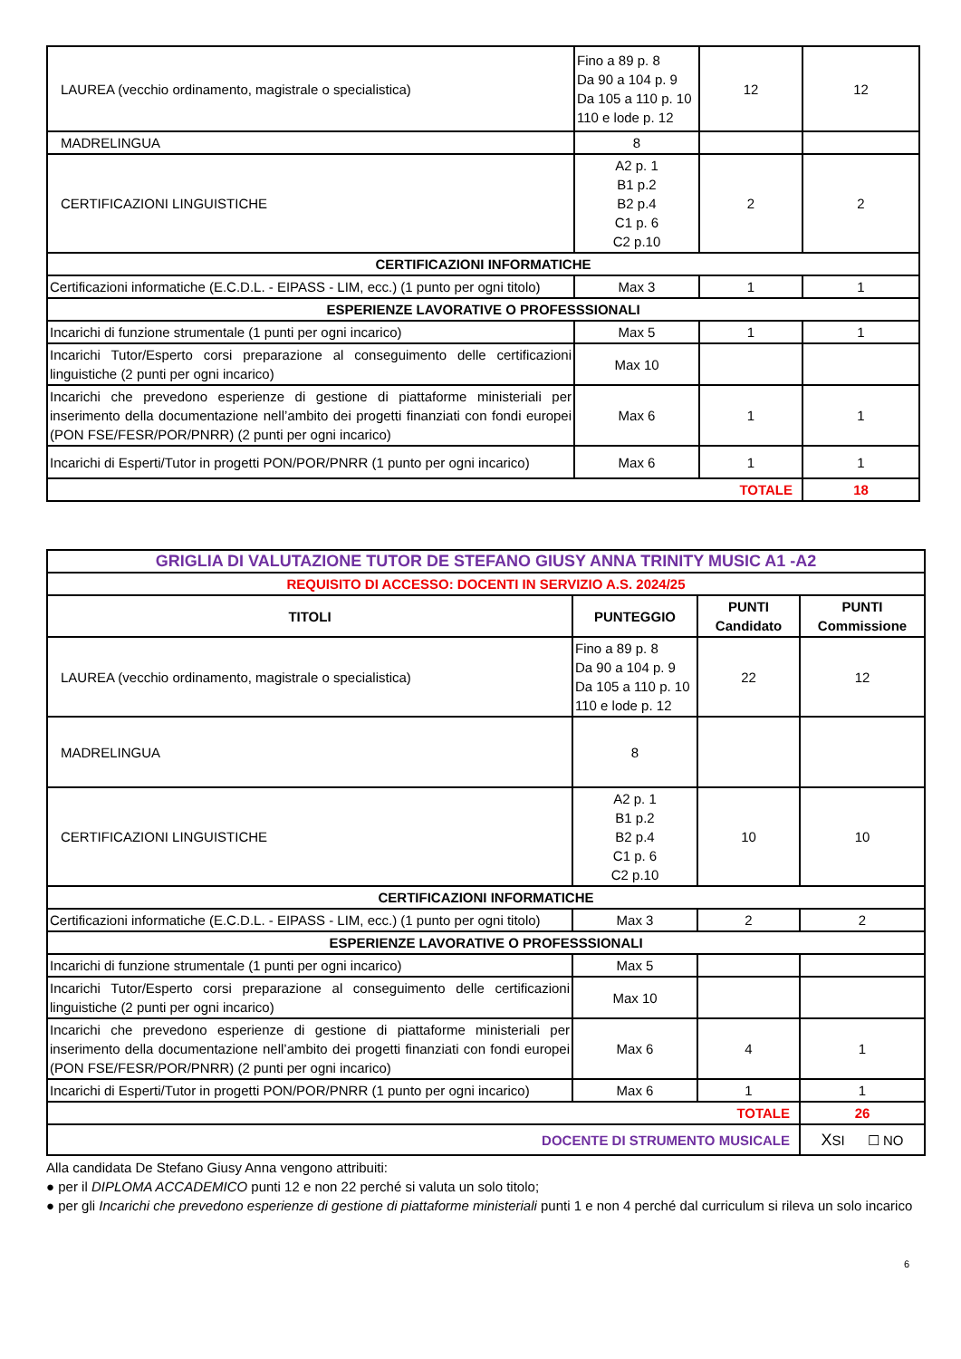| LAUREA (vecchio ordinamento, magistrale o specialistica) | Fino a 89 p. 8 Da 90 a 104 p. 9 Da 105 a 110 p. 10 110 e lode p. 12 | 12 | 12 |
| MADRELINGUA | 8 | | |
| CERTIFICAZIONI LINGUISTICHE | A2 p. 1 B1 p.2 B2 p.4 C1 p. 6 C2 p.10 | 2 | 2 |
| CERTIFICAZIONI INFORMATICHE | | | |
| Certificazioni informatiche (E.C.D.L. - EIPASS - LIM, ecc.) (1 punto per ogni titolo) | Max 3 | 1 | 1 |
| ESPERIENZE LAVORATIVE O PROFESSSIONALI | | | |
| Incarichi di funzione strumentale (1 punti per ogni incarico) | Max 5 | 1 | 1 |
| Incarichi Tutor/Esperto corsi preparazione al conseguimento delle certificazioni linguistiche (2 punti per ogni incarico) | Max 10 | | |
| Incarichi che prevedono esperienze di gestione di piattaforme ministeriali per inserimento della documentazione nell’ambito dei progetti finanziati con fondi europei (PON FSE/FESR/POR/PNRR) (2 punti per ogni incarico) | Max 6 | 1 | 1 |
| Incarichi di Esperti/Tutor in progetti PON/POR/PNRR (1 punto per ogni incarico) | Max 6 | 1 | 1 |
| TOTALE | | | 18 |
| GRIGLIA DI VALUTAZIONE TUTOR DE STEFANO GIUSY ANNA TRINITY MUSIC A1 -A2 | | | |
| REQUISITO DI ACCESSO: DOCENTI IN SERVIZIO A.S. 2024/25 | | | |
| TITOLI | PUNTEGGIO | PUNTI Candidato | PUNTI Commissione |
| LAUREA (vecchio ordinamento, magistrale o specialistica) | Fino a 89 p. 8 Da 90 a 104 p. 9 Da 105 a 110 p. 10 110 e lode p. 12 | 22 | 12 |
| MADRELINGUA | 8 | | |
| CERTIFICAZIONI LINGUISTICHE | A2 p. 1 B1 p.2 B2 p.4 C1 p. 6 C2 p.10 | 10 | 10 |
| CERTIFICAZIONI INFORMATICHE | | | |
| Certificazioni informatiche (E.C.D.L. - EIPASS - LIM, ecc.) (1 punto per ogni titolo) | Max 3 | 2 | 2 |
| ESPERIENZE LAVORATIVE O PROFESSSIONALI | | | |
| Incarichi di funzione strumentale (1 punti per ogni incarico) | Max 5 | | |
| Incarichi Tutor/Esperto corsi preparazione al conseguimento delle certificazioni linguistiche (2 punti per ogni incarico) | Max 10 | | |
| Incarichi che prevedono esperienze di gestione di piattaforme ministeriali per inserimento della documentazione nell’ambito dei progetti finanziati con fondi europei (PON FSE/FESR/POR/PNRR) (2 punti per ogni incarico) | Max 6 | 4 | 1 |
| Incarichi di Esperti/Tutor in progetti PON/POR/PNRR (1 punto per ogni incarico) | Max 6 | 1 | 1 |
| TOTALE | | | 26 |
| DOCENTE DI STRUMENTO MUSICALE | | | X SI ☐ NO |
Alla candidata De Stefano Giusy Anna vengono attribuiti:
● per il DIPLOMA ACCADEMICO punti 12 e non 22 perché si valuta un solo titolo;
● per gli Incarichi che prevedono esperienze di gestione di piattaforme ministeriali punti 1 e non 4 perché dal curriculum si rileva un solo incarico
6